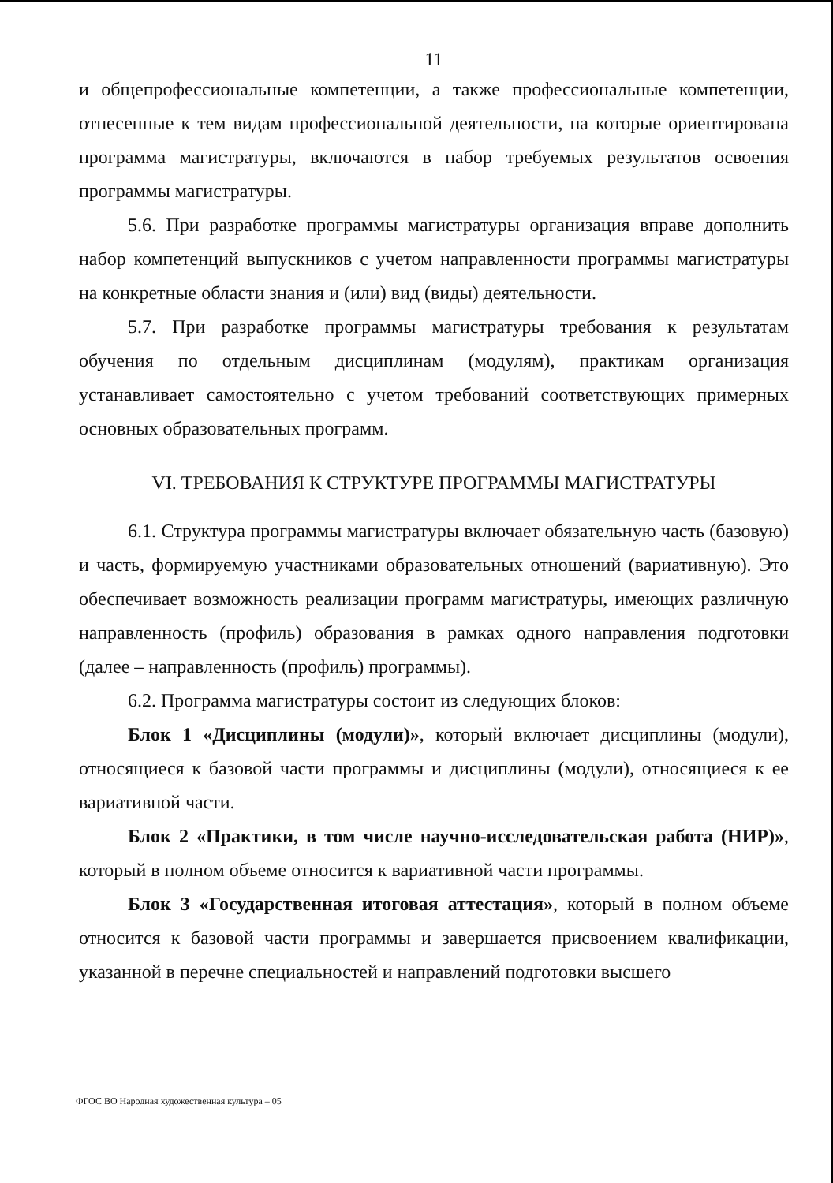11
и общепрофессиональные компетенции, а также профессиональные компетенции, отнесенные к тем видам профессиональной деятельности, на которые ориентирована программа магистратуры, включаются в набор требуемых результатов освоения программы магистратуры.
5.6. При разработке программы магистратуры организация вправе дополнить набор компетенций выпускников с учетом направленности программы магистратуры на конкретные области знания и (или) вид (виды) деятельности.
5.7. При разработке программы магистратуры требования к результатам обучения по отдельным дисциплинам (модулям), практикам организация устанавливает самостоятельно с учетом требований соответствующих примерных основных образовательных программ.
VI. ТРЕБОВАНИЯ К СТРУКТУРЕ ПРОГРАММЫ МАГИСТРАТУРЫ
6.1. Структура программы магистратуры включает обязательную часть (базовую) и часть, формируемую участниками образовательных отношений (вариативную). Это обеспечивает возможность реализации программ магистратуры, имеющих различную направленность (профиль) образования в рамках одного направления подготовки (далее – направленность (профиль) программы).
6.2. Программа магистратуры состоит из следующих блоков:
Блок 1 «Дисциплины (модули)», который включает дисциплины (модули), относящиеся к базовой части программы и дисциплины (модули), относящиеся к ее вариативной части.
Блок 2 «Практики, в том числе научно-исследовательская работа (НИР)», который в полном объеме относится к вариативной части программы.
Блок 3 «Государственная итоговая аттестация», который в полном объеме относится к базовой части программы и завершается присвоением квалификации, указанной в перечне специальностей и направлений подготовки высшего
ФГОС ВО Народная художественная культура – 05